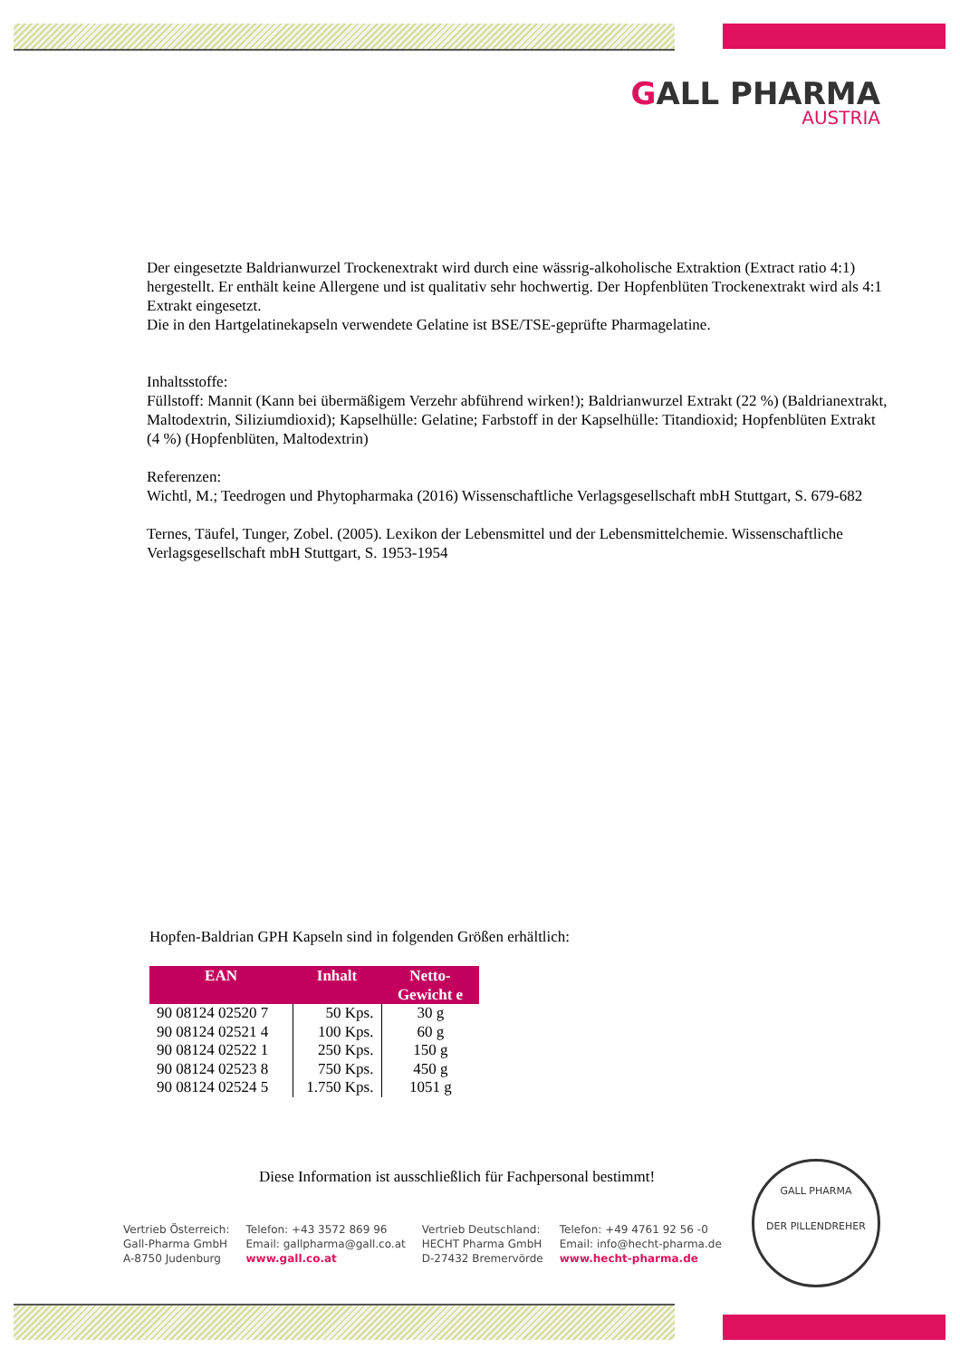GALL PHARMA
AUSTRIA
Der eingesetzte Baldrianwurzel Trockenextrakt wird durch eine wässrig-alkoholische Extraktion (Extract ratio 4:1) hergestellt. Er enthält keine Allergene und ist qualitativ sehr hochwertig. Der Hopfenblüten Trockenextrakt wird als 4:1 Extrakt eingesetzt.
Die in den Hartgelatinekapseln verwendete Gelatine ist BSE/TSE-geprüfte Pharmagelatine.
Inhaltsstoffe:
Füllstoff: Mannit (Kann bei übermäßigem Verzehr abführend wirken!); Baldrianwurzel Extrakt (22 %) (Baldrianextrakt, Maltodextrin, Siliziumdioxid); Kapselhülle: Gelatine; Farbstoff in der Kapselhülle: Titandioxid; Hopfenblüten Extrakt (4 %) (Hopfenblüten, Maltodextrin)
Referenzen:
Wichtl, M.; Teedrogen und Phytopharmaka (2016) Wissenschaftliche Verlagsgesellschaft mbH Stuttgart, S. 679-682
Ternes, Täufel, Tunger, Zobel. (2005). Lexikon der Lebensmittel und der Lebensmittelchemie. Wissenschaftliche Verlagsgesellschaft mbH Stuttgart, S. 1953-1954
Hopfen-Baldrian GPH Kapseln sind in folgenden Größen erhältlich:
| EAN | Inhalt | Netto- Gewicht e |
| --- | --- | --- |
| 90 08124 02520 7 | 50 Kps. | 30 g |
| 90 08124 02521 4 | 100 Kps. | 60 g |
| 90 08124 02522 1 | 250 Kps. | 150 g |
| 90 08124 02523 8 | 750 Kps. | 450 g |
| 90 08124 02524 5 | 1.750 Kps. | 1051 g |
Diese Information ist ausschließlich für Fachpersonal bestimmt!
GALL PHARMA
DER PILLENDREHER
Vertrieb Österreich:
Gall-Pharma GmbH
A-8750 Judenburg
Telefon: +43 3572 869 96
Email: gallpharma@gall.co.at
www.gall.co.at
Vertrieb Deutschland:
HECHT Pharma GmbH
D-27432 Bremervörde
Telefon: +49 4761 92 56 -0
Email: info@hecht-pharma.de
www.hecht-pharma.de